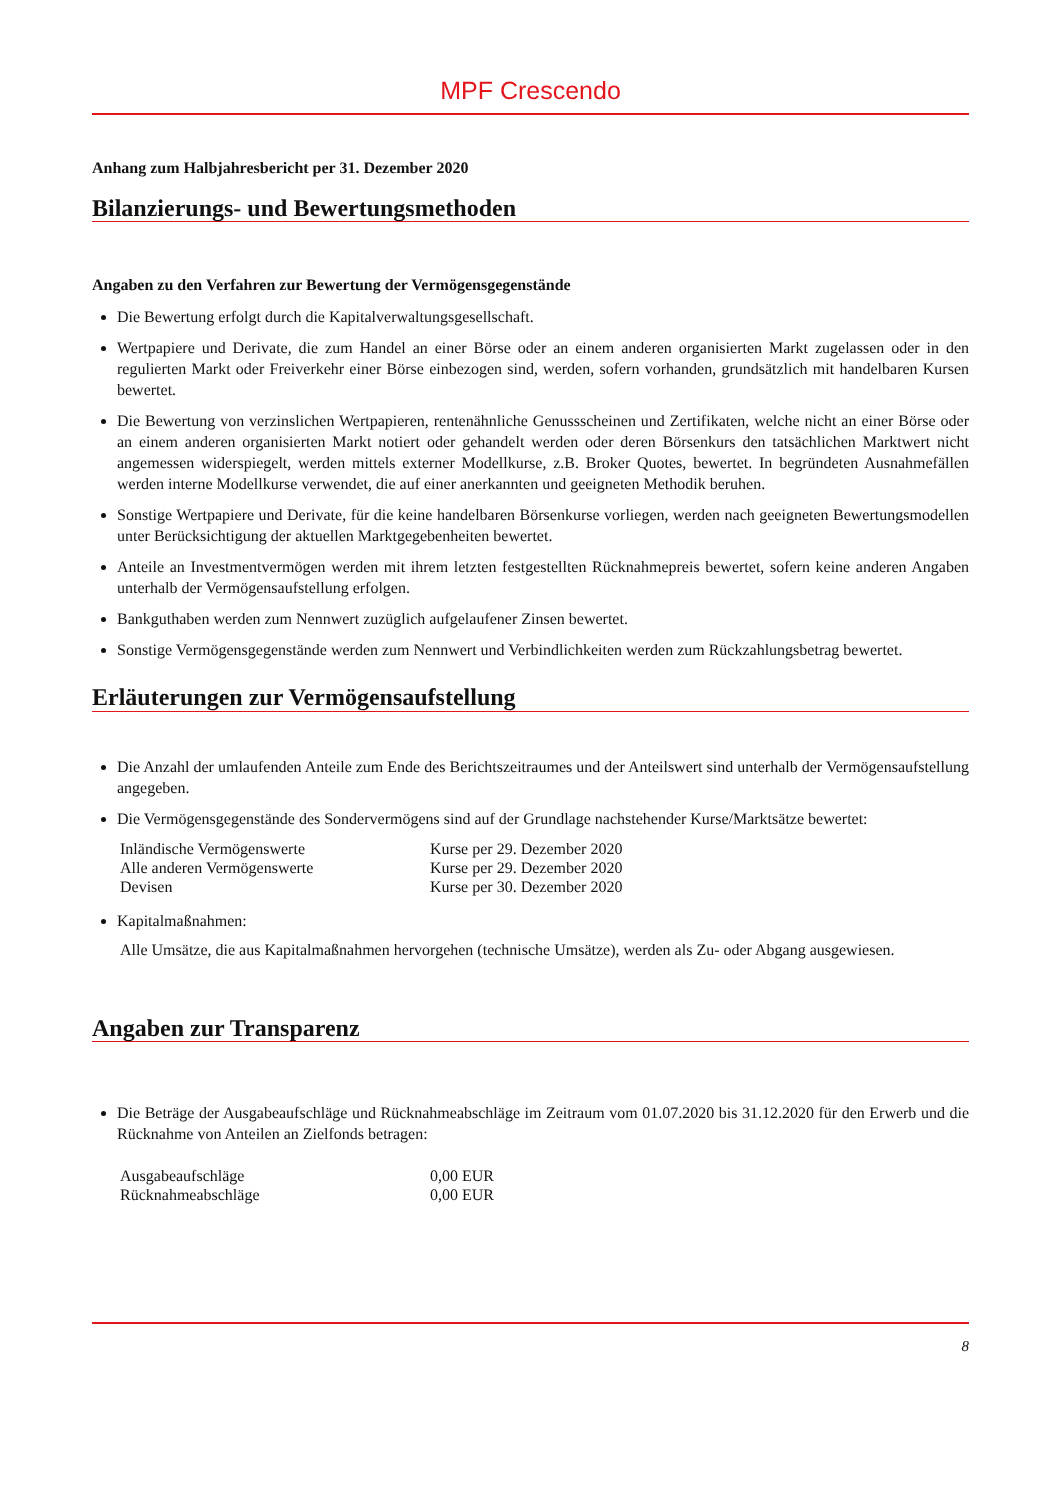MPF Crescendo
Anhang zum Halbjahresbericht per 31. Dezember 2020
Bilanzierungs- und Bewertungsmethoden
Angaben zu den Verfahren zur Bewertung der Vermögensgegenstände
Die Bewertung erfolgt durch die Kapitalverwaltungsgesellschaft.
Wertpapiere und Derivate, die zum Handel an einer Börse oder an einem anderen organisierten Markt zugelassen oder in den regulierten Markt oder Freiverkehr einer Börse einbezogen sind, werden, sofern vorhanden, grundsätzlich mit handelbaren Kursen bewertet.
Die Bewertung von verzinslichen Wertpapieren, rentenähnliche Genussscheinen und Zertifikaten, welche nicht an einer Börse oder an einem anderen organisierten Markt notiert oder gehandelt werden oder deren Börsenkurs den tatsächlichen Marktwert nicht angemessen widerspiegelt, werden mittels externer Modellkurse, z.B. Broker Quotes, bewertet. In begründeten Ausnahmefällen werden interne Modellkurse verwendet, die auf einer anerkannten und geeigneten Methodik beruhen.
Sonstige Wertpapiere und Derivate, für die keine handelbaren Börsenkurse vorliegen, werden nach geeigneten Bewertungsmodellen unter Berücksichtigung der aktuellen Marktgegebenheiten bewertet.
Anteile an Investmentvermögen werden mit ihrem letzten festgestellten Rücknahmepreis bewertet, sofern keine anderen Angaben unterhalb der Vermögensaufstellung erfolgen.
Bankguthaben werden zum Nennwert zuzüglich aufgelaufener Zinsen bewertet.
Sonstige Vermögensgegenstände werden zum Nennwert und Verbindlichkeiten werden zum Rückzahlungsbetrag bewertet.
Erläuterungen zur Vermögensaufstellung
Die Anzahl der umlaufenden Anteile zum Ende des Berichtszeitraumes und der Anteilswert sind unterhalb der Vermögensaufstellung angegeben.
Die Vermögensgegenstände des Sondervermögens sind auf der Grundlage nachstehender Kurse/Marktsätze bewertet:
| Inländische Vermögenswerte | Kurse per 29. Dezember 2020 |
| Alle anderen Vermögenswerte | Kurse per 29. Dezember 2020 |
| Devisen | Kurse per 30. Dezember 2020 |
Kapitalmaßnahmen:
Alle Umsätze, die aus Kapitalmaßnahmen hervorgehen (technische Umsätze), werden als Zu- oder Abgang ausgewiesen.
Angaben zur Transparenz
Die Beträge der Ausgabeaufschläge und Rücknahmeabschläge im Zeitraum vom 01.07.2020 bis 31.12.2020 für den Erwerb und die Rücknahme von Anteilen an Zielfonds betragen:
| Ausgabeaufschläge | 0,00 EUR |
| Rücknahmeabschläge | 0,00 EUR |
8